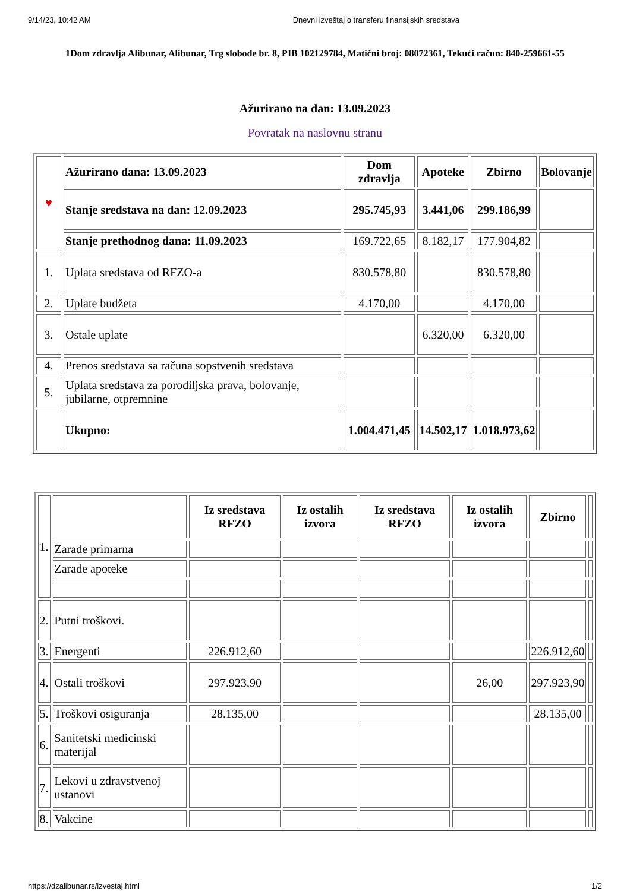9/14/23, 10:42 AM Dnevni izveštaj o transferu finansijskih sredstava
1Dom zdravlja Alibunar, Alibunar, Trg slobode br. 8, PIB 102129784, Matični broj: 08072361, Tekući račun: 840-259661-55
Ažurirano na dan: 13.09.2023
Povratak na naslovnu stranu
| ♥ | Ažurirano dana: 13.09.2023 | Dom zdravlja | Apoteke | Zbirno | Bolovanje |
| | Stanje sredstava na dan: 12.09.2023 | 295.745,93 | 3.441,06 | 299.186,99 | |
| | Stanje prethodnog dana: 11.09.2023 | 169.722,65 | 8.182,17 | 177.904,82 | |
| 1. | Uplata sredstava od RFZO-a | 830.578,80 | | 830.578,80 | |
| 2. | Uplate budžeta | 4.170,00 | | 4.170,00 | |
| 3. | Ostale uplate | | 6.320,00 | 6.320,00 | |
| 4. | Prenos sredstava sa računa sopstvenih sredstava | | | | |
| 5. | Uplata sredstava za porodiljska prava, bolovanje, jubilarne, otpremnine | | | | |
| | Ukupno: | 1.004.471,45 | 14.502,17 | 1.018.973,62 | |
| 1. | | Iz sredstava RFZO | Iz ostalih izvora | Iz sredstava RFZO | Iz ostalih izvora | Zbirno | |
| | Zarade primarna | | | | | | |
| | Zarade apoteke | | | | | | |
| 2. | Putni troškovi. | | | | | | |
| 3. | Energenti | 226.912,60 | | | | 226.912,60 | |
| 4. | Ostali troškovi | 297.923,90 | | | 26,00 | 297.923,90 | |
| 5. | Troškovi osiguranja | 28.135,00 | | | | 28.135,00 | |
| 6. | Sanitetski medicinski materijal | | | | | | |
| 7. | Lekovi u zdravstvenoj ustanovi | | | | | | |
| 8. | Vakcine | | | | | | |
https://dzalibunar.rs/izvestaj.html 1/2